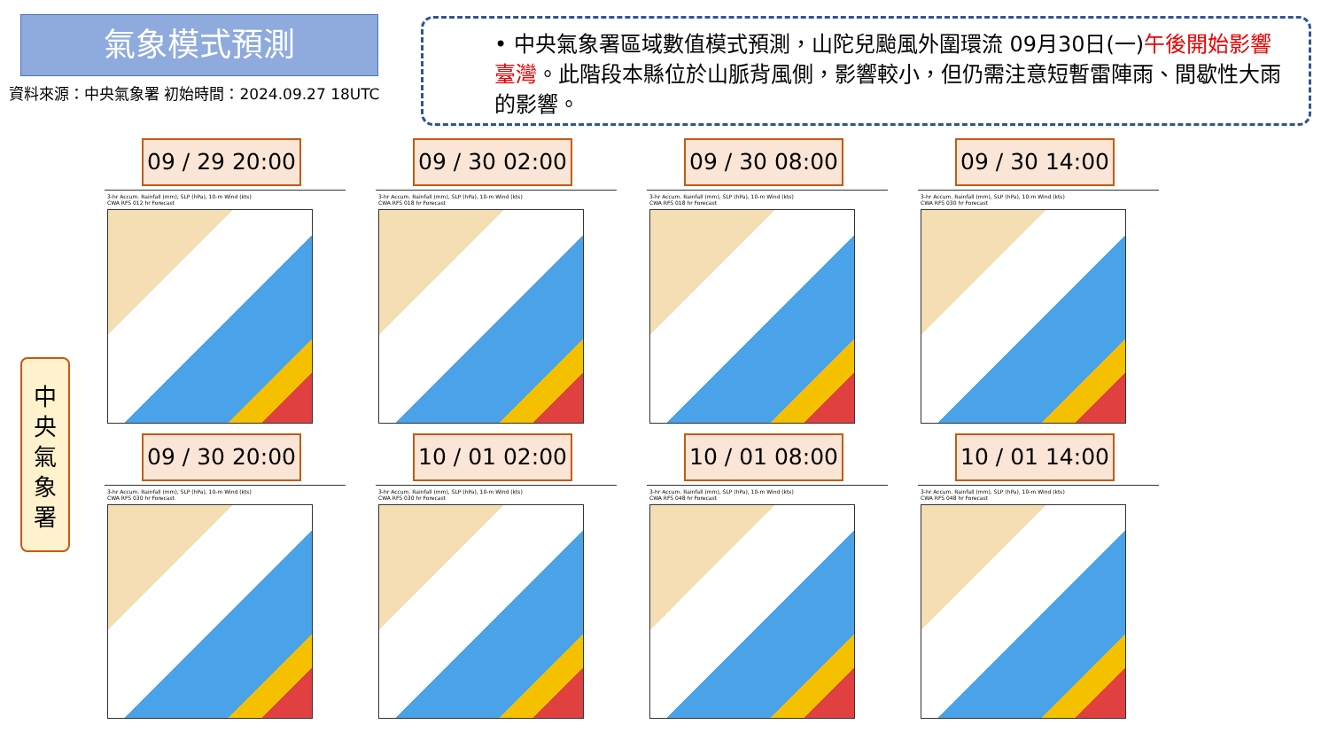氣象模式預測
資料來源：中央氣象署 初始時間：2024.09.27 18UTC
• 中央氣象署區域數值模式預測，山陀兒颱風外圍環流 09月30日(一)午後開始影響臺灣。此階段本縣位於山脈背風側，影響較小，但仍需注意短暫雷陣雨、間歇性大雨的影響。
中
央
氣
象
署
09 / 29 20:00
3-hr Accum. Rainfall (mm), SLP (hPa), 10-m Wind (kts)
CWA RFS 012 hr Forecast
09 / 30 02:00
3-hr Accum. Rainfall (mm), SLP (hPa), 10-m Wind (kts)
CWA RFS 018 hr Forecast
09 / 30 08:00
3-hr Accum. Rainfall (mm), SLP (hPa), 10-m Wind (kts)
CWA RFS 018 hr Forecast
09 / 30 14:00
3-hr Accum. Rainfall (mm), SLP (hPa), 10-m Wind (kts)
CWA RFS 030 hr Forecast
09 / 30 20:00
3-hr Accum. Rainfall (mm), SLP (hPa), 10-m Wind (kts)
CWA RFS 030 hr Forecast
10 / 01 02:00
3-hr Accum. Rainfall (mm), SLP (hPa), 10-m Wind (kts)
CWA RFS 030 hr Forecast
10 / 01 08:00
3-hr Accum. Rainfall (mm), SLP (hPa), 10-m Wind (kts)
CWA RFS 048 hr Forecast
10 / 01 14:00
3-hr Accum. Rainfall (mm), SLP (hPa), 10-m Wind (kts)
CWA RFS 048 hr Forecast